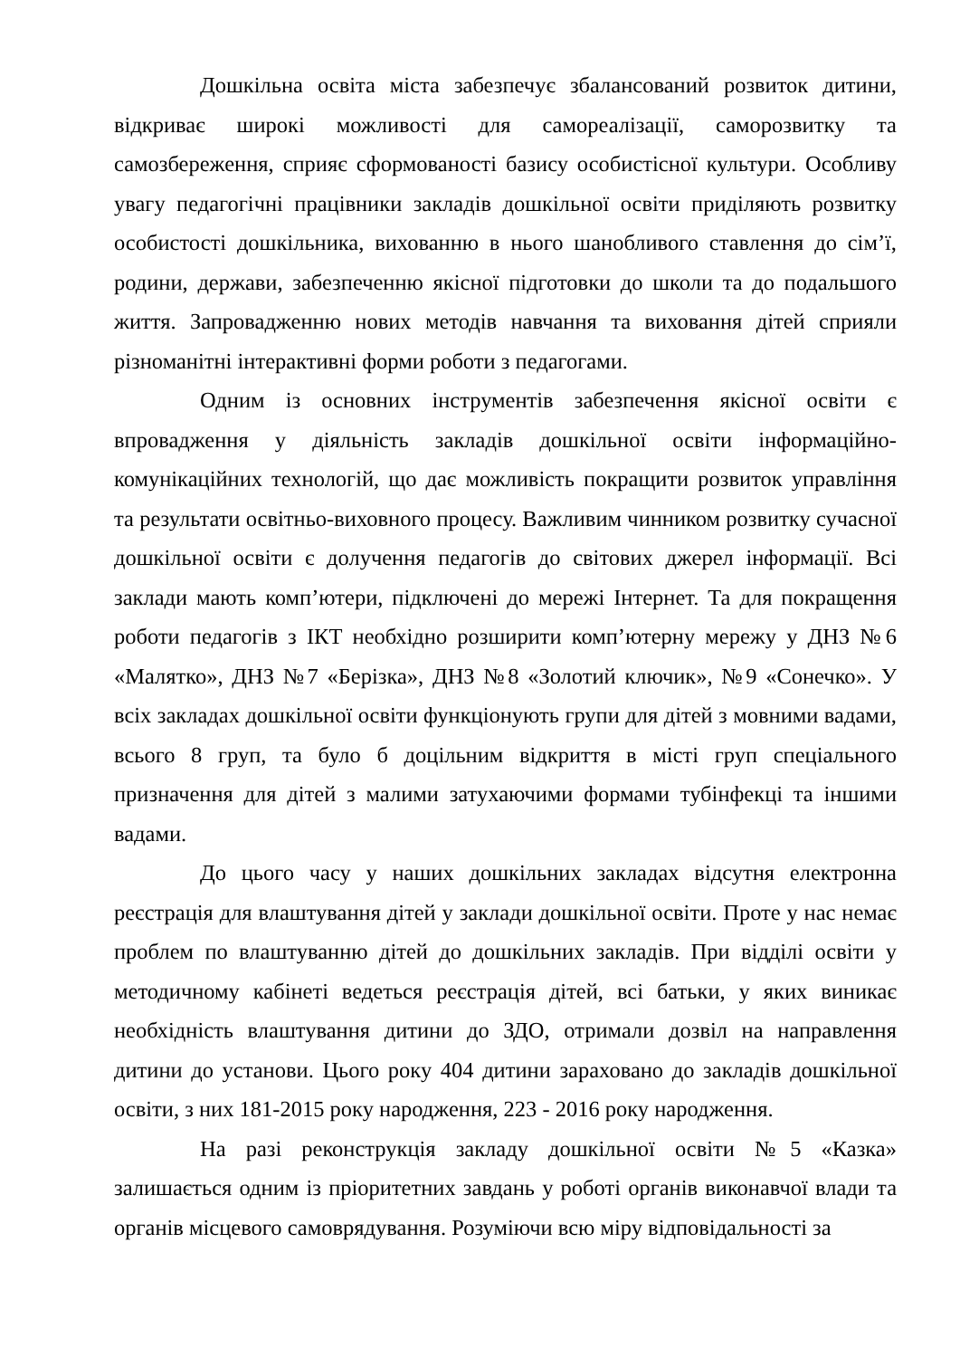Дошкільна освіта міста забезпечує збалансований розвиток дитини, відкриває широкі можливості для самореалізації, саморозвитку та самозбереження, сприяє сформованості базису особистісної культури. Особливу увагу педагогічні працівники закладів дошкільної освіти приділяють розвитку особистості дошкільника, вихованню в нього шанобливого ставлення до сім’ї, родини, держави, забезпеченню якісної підготовки до школи та до подальшого життя. Запровадженню нових методів навчання та виховання дітей сприяли різноманітні інтерактивні форми роботи з педагогами.
Одним із основних інструментів забезпечення якісної освіти є впровадження у діяльність закладів дошкільної освіти інформаційно-комунікаційних технологій, що дає можливість покращити розвиток управління та результати освітньо-виховного процесу. Важливим чинником розвитку сучасної дошкільної освіти є долучення педагогів до світових джерел інформації. Всі заклади мають комп’ютери, підключені до мережі Інтернет. Та для покращення роботи педагогів з ІКТ необхідно розширити комп’ютерну мережу у ДНЗ №6 «Малятко», ДНЗ №7 «Берізка», ДНЗ №8 «Золотий ключик», №9 «Сонечко». У всіх закладах дошкільної освіти функціонують групи для дітей з мовними вадами, всього 8 груп, та було б доцільним відкриття в місті груп спеціального призначення для дітей з малими затухаючими формами тубінфекці та іншими вадами.
До цього часу у наших дошкільних закладах відсутня електронна реєстрація для влаштування дітей у заклади дошкільної освіти. Проте у нас немає проблем по влаштуванню дітей до дошкільних закладів. При відділі освіти у методичному кабінеті ведеться реєстрація дітей, всі батьки, у яких виникає необхідність влаштування дитини до ЗДО, отримали дозвіл на направлення дитини до установи. Цього року 404 дитини зараховано до закладів дошкільної освіти, з них 181-2015 року народження, 223 - 2016 року народження.
На разі реконструкція закладу дошкільної освіти №5 «Казка» залишається одним із пріоритетних завдань у роботі органів виконавчої влади та органів місцевого самоврядування. Розуміючи всю міру відповідальності за